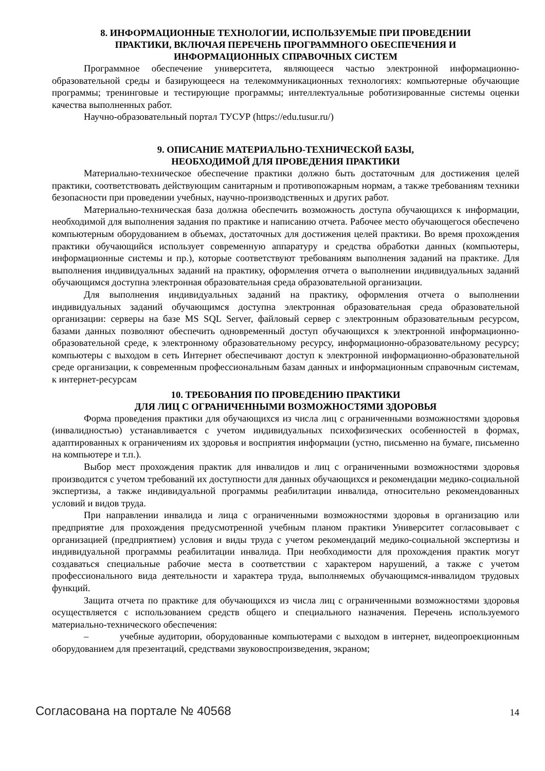8. ИНФОРМАЦИОННЫЕ ТЕХНОЛОГИИ, ИСПОЛЬЗУЕМЫЕ ПРИ ПРОВЕДЕНИИ
ПРАКТИКИ, ВКЛЮЧАЯ ПЕРЕЧЕНЬ ПРОГРАММНОГО ОБЕСПЕЧЕНИЯ И
ИНФОРМАЦИОННЫХ СПРАВОЧНЫХ СИСТЕМ
Программное обеспечение университета, являющееся частью электронной информационно-образовательной среды и базирующееся на телекоммуникационных технологиях: компьютерные обучающие программы; тренинговые и тестирующие программы; интеллектуальные роботизированные системы оценки качества выполненных работ.
Научно-образовательный портал ТУСУР (https://edu.tusur.ru/)
9. ОПИСАНИЕ МАТЕРИАЛЬНО-ТЕХНИЧЕСКОЙ БАЗЫ,
НЕОБХОДИМОЙ ДЛЯ ПРОВЕДЕНИЯ ПРАКТИКИ
Материально-техническое обеспечение практики должно быть достаточным для достижения целей практики, соответствовать действующим санитарным и противопожарным нормам, а также требованиям техники безопасности при проведении учебных, научно-производственных и других работ.
Материально-техническая база должна обеспечить возможность доступа обучающихся к информации, необходимой для выполнения задания по практике и написанию отчета. Рабочее место обучающегося обеспечено компьютерным оборудованием в объемах, достаточных для достижения целей практики. Во время прохождения практики обучающийся использует современную аппаратуру и средства обработки данных (компьютеры, информационные системы и пр.), которые соответствуют требованиям выполнения заданий на практике. Для выполнения индивидуальных заданий на практику, оформления отчета о выполнении индивидуальных заданий обучающимся доступна электронная образовательная среда образовательной организации.
Для выполнения индивидуальных заданий на практику, оформления отчета о выполнении индивидуальных заданий обучающимся доступна электронная образовательная среда образовательной организации: серверы на базе MS SQL Server, файловый сервер с электронным образовательным ресурсом, базами данных позволяют обеспечить одновременный доступ обучающихся к электронной информационно-образовательной среде, к электронному образовательному ресурсу, информационно-образовательному ресурсу; компьютеры с выходом в сеть Интернет обеспечивают доступ к электронной информационно-образовательной среде организации, к современным профессиональным базам данных и информационным справочным системам, к интернет-ресурсам
10. ТРЕБОВАНИЯ ПО ПРОВЕДЕНИЮ ПРАКТИКИ
ДЛЯ ЛИЦ С ОГРАНИЧЕННЫМИ ВОЗМОЖНОСТЯМИ ЗДОРОВЬЯ
Форма проведения практики для обучающихся из числа лиц с ограниченными возможностями здоровья (инвалидностью) устанавливается с учетом индивидуальных психофизических особенностей в формах, адаптированных к ограничениям их здоровья и восприятия информации (устно, письменно на бумаге, письменно на компьютере и т.п.).
Выбор мест прохождения практик для инвалидов и лиц с ограниченными возможностями здоровья производится с учетом требований их доступности для данных обучающихся и рекомендации медико-социальной экспертизы, а также индивидуальной программы реабилитации инвалида, относительно рекомендованных условий и видов труда.
При направлении инвалида и лица с ограниченными возможностями здоровья в организацию или предприятие для прохождения предусмотренной учебным планом практики Университет согласовывает с организацией (предприятием) условия и виды труда с учетом рекомендаций медико-социальной экспертизы и индивидуальной программы реабилитации инвалида. При необходимости для прохождения практик могут создаваться специальные рабочие места в соответствии с характером нарушений, а также с учетом профессионального вида деятельности и характера труда, выполняемых обучающимся-инвалидом трудовых функций.
Защита отчета по практике для обучающихся из числа лиц с ограниченными возможностями здоровья осуществляется с использованием средств общего и специального назначения. Перечень используемого материально-технического обеспечения:
– учебные аудитории, оборудованные компьютерами с выходом в интернет, видеопроекционным оборудованием для презентаций, средствами звуковоспроизведения, экраном;
Согласована на портале № 40568 14